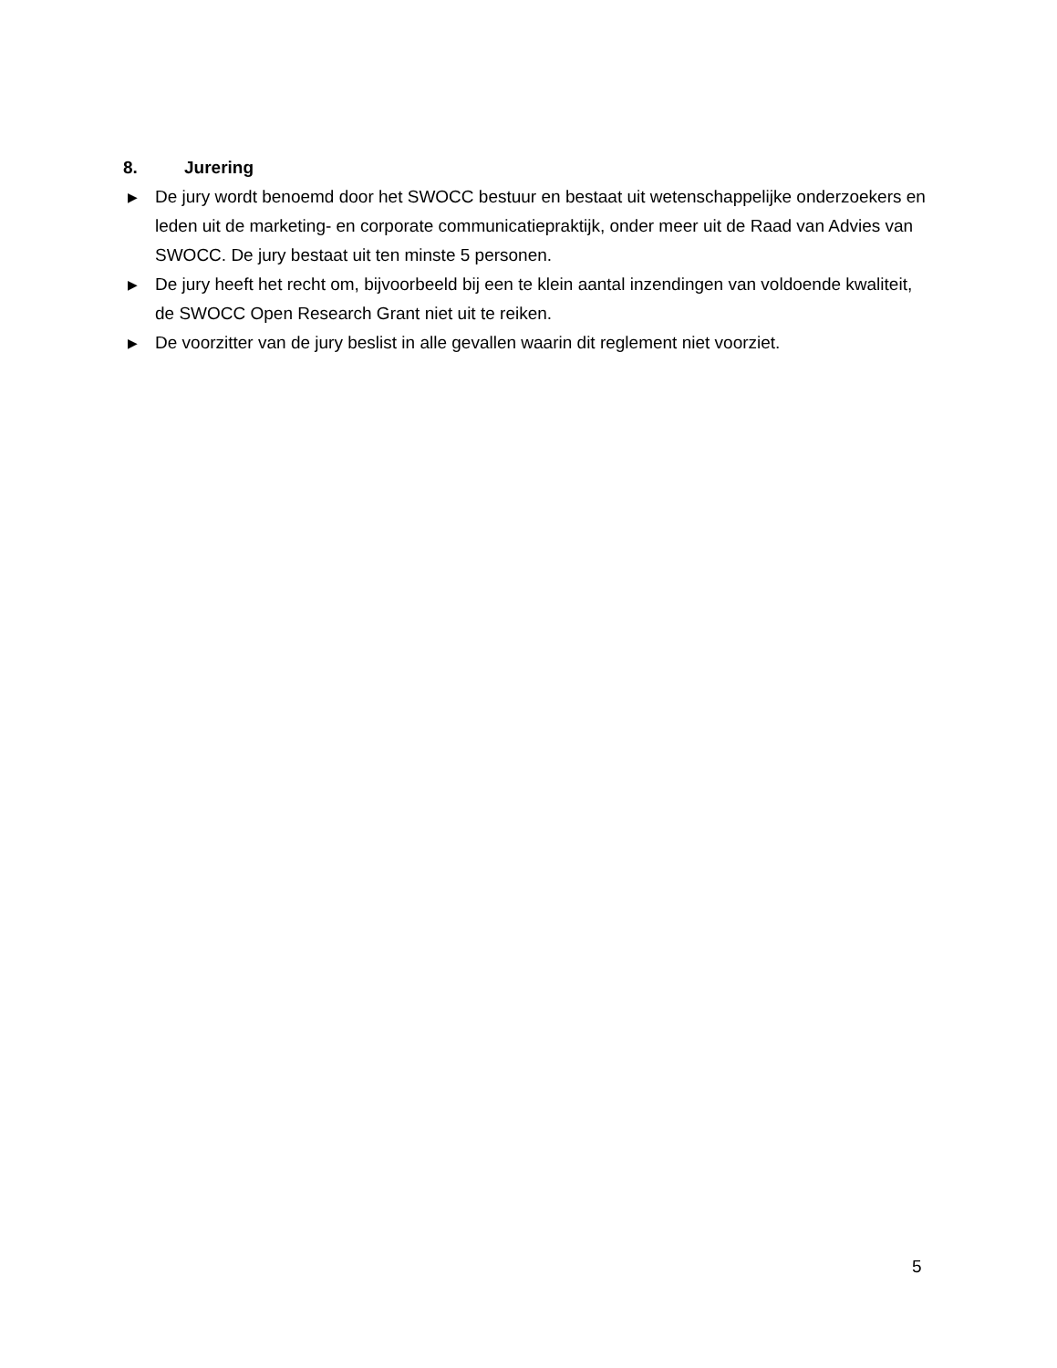8. Jurering
▶ De jury wordt benoemd door het SWOCC bestuur en bestaat uit wetenschappelijke onderzoekers en leden uit de marketing- en corporate communicatiepraktijk, onder meer uit de Raad van Advies van SWOCC. De jury bestaat uit ten minste 5 personen.
▶ De jury heeft het recht om, bijvoorbeeld bij een te klein aantal inzendingen van voldoende kwaliteit, de SWOCC Open Research Grant niet uit te reiken.
▶ De voorzitter van de jury beslist in alle gevallen waarin dit reglement niet voorziet.
5